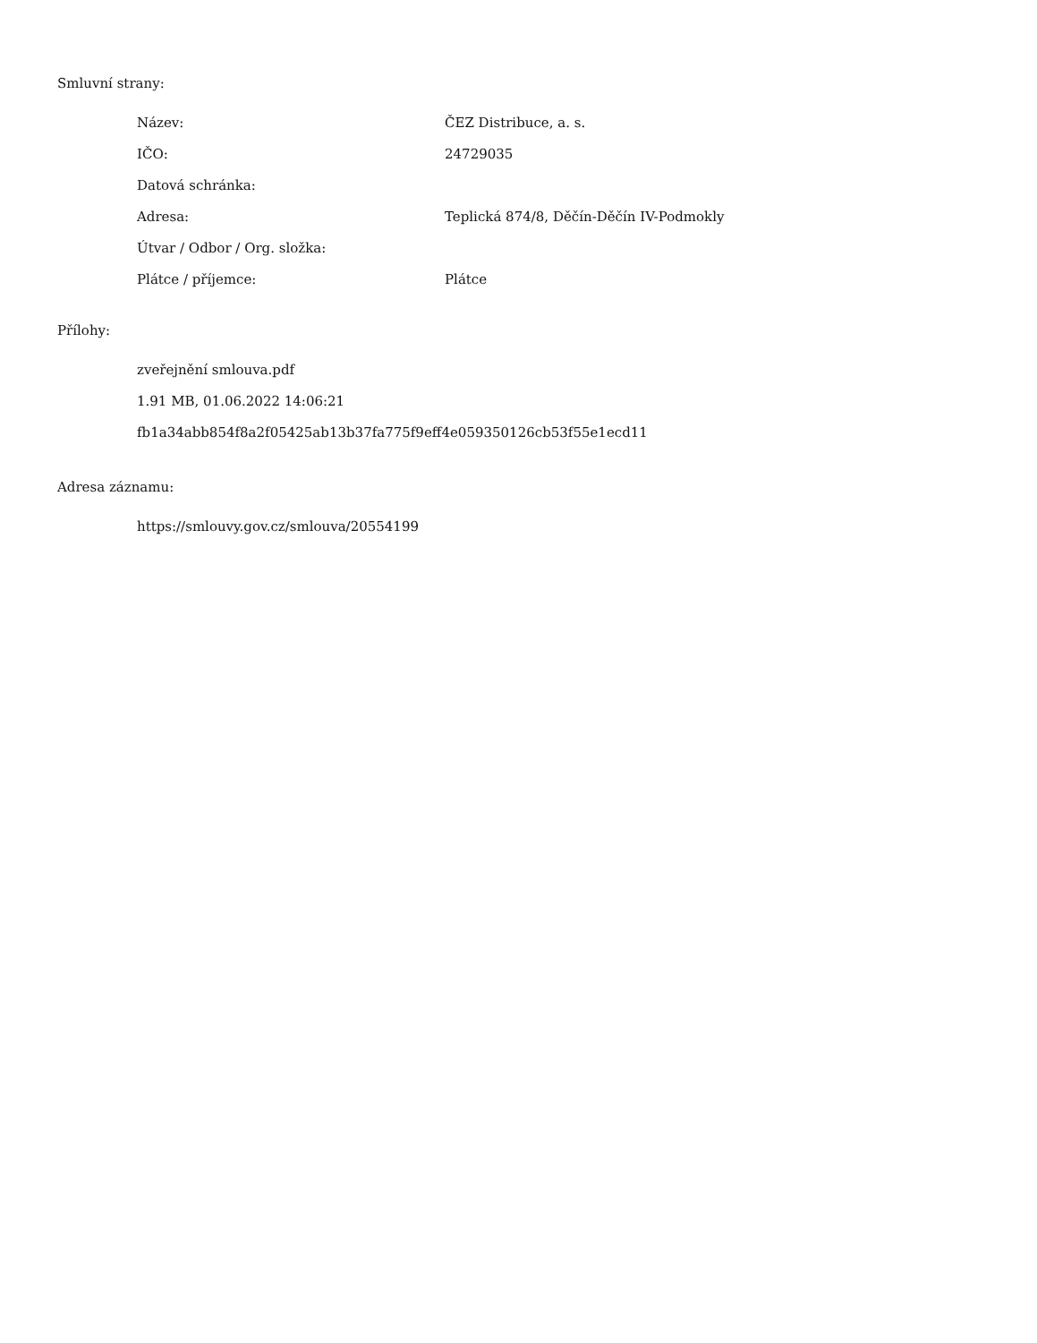Smluvní strany:
| Název: | ČEZ Distribuce, a. s. |
| IČO: | 24729035 |
| Datová schránka: | |
| Adresa: | Teplická 874/8, Děčín-Děčín IV-Podmokly |
| Útvar / Odbor / Org. složka: | |
| Plátce / příjemce: | Plátce |
Přílohy:
zveřejnění smlouva.pdf
1.91 MB, 01.06.2022 14:06:21
fb1a34abb854f8a2f05425ab13b37fa775f9eff4e059350126cb53f55e1ecd11
Adresa záznamu:
https://smlouvy.gov.cz/smlouva/20554199